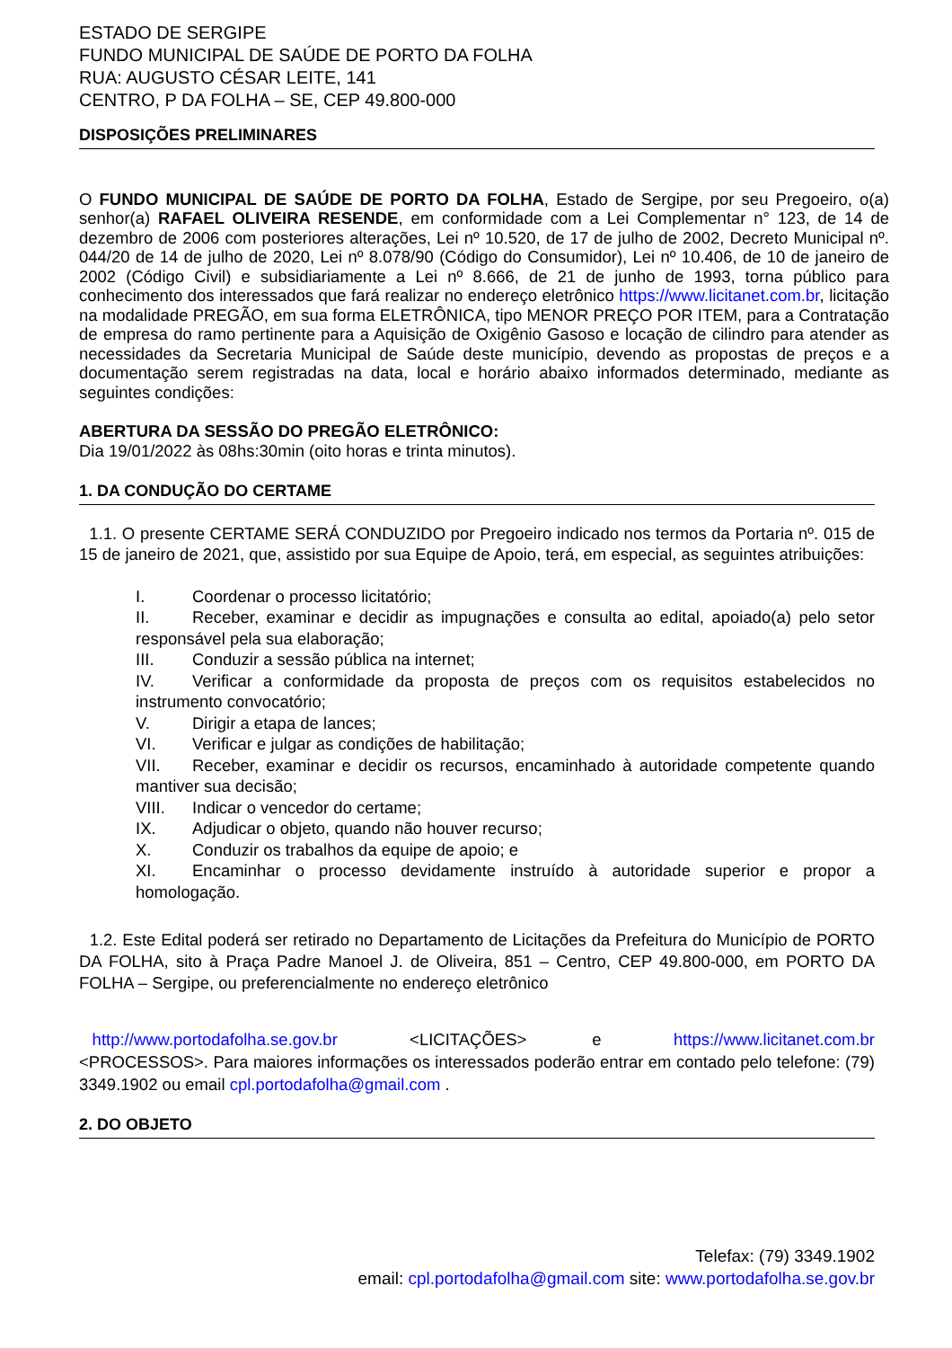ESTADO DE SERGIPE
FUNDO MUNICIPAL DE SAÚDE DE PORTO DA FOLHA
RUA: AUGUSTO CÉSAR LEITE, 141
CENTRO, P DA FOLHA – SE, CEP 49.800-000
DISPOSIÇÕES PRELIMINARES
O FUNDO MUNICIPAL DE SAÚDE DE PORTO DA FOLHA, Estado de Sergipe, por seu Pregoeiro, o(a) senhor(a) RAFAEL OLIVEIRA RESENDE, em conformidade com a Lei Complementar n° 123, de 14 de dezembro de 2006 com posteriores alterações, Lei nº 10.520, de 17 de julho de 2002, Decreto Municipal nº. 044/20 de 14 de julho de 2020, Lei nº 8.078/90 (Código do Consumidor), Lei nº 10.406, de 10 de janeiro de 2002 (Código Civil) e subsidiariamente a Lei nº 8.666, de 21 de junho de 1993, torna público para conhecimento dos interessados que fará realizar no endereço eletrônico https://www.licitanet.com.br, licitação na modalidade PREGÃO, em sua forma ELETRÔNICA, tipo MENOR PREÇO POR ITEM, para a Contratação de empresa do ramo pertinente para a Aquisição de Oxigênio Gasoso e locação de cilindro para atender as necessidades da Secretaria Municipal de Saúde deste município, devendo as propostas de preços e a documentação serem registradas na data, local e horário abaixo informados determinado, mediante as seguintes condições:
ABERTURA DA SESSÃO DO PREGÃO ELETRÔNICO:
Dia 19/01/2022 às 08hs:30min (oito horas e trinta minutos).
1. DA CONDUÇÃO DO CERTAME
1.1. O presente CERTAME SERÁ CONDUZIDO por Pregoeiro indicado nos termos da Portaria nº. 015 de 15 de janeiro de 2021, que, assistido por sua Equipe de Apoio, terá, em especial, as seguintes atribuições:
I. Coordenar o processo licitatório;
II. Receber, examinar e decidir as impugnações e consulta ao edital, apoiado(a) pelo setor responsável pela sua elaboração;
III. Conduzir a sessão pública na internet;
IV. Verificar a conformidade da proposta de preços com os requisitos estabelecidos no instrumento convocatório;
V. Dirigir a etapa de lances;
VI. Verificar e julgar as condições de habilitação;
VII. Receber, examinar e decidir os recursos, encaminhado à autoridade competente quando mantiver sua decisão;
VIII. Indicar o vencedor do certame;
IX. Adjudicar o objeto, quando não houver recurso;
X. Conduzir os trabalhos da equipe de apoio; e
XI. Encaminhar o processo devidamente instruído à autoridade superior e propor a homologação.
1.2. Este Edital poderá ser retirado no Departamento de Licitações da Prefeitura do Município de PORTO DA FOLHA, sito à Praça Padre Manoel J. de Oliveira, 851 – Centro, CEP 49.800-000, em PORTO DA FOLHA – Sergipe, ou preferencialmente no endereço eletrônico
http://www.portodafolha.se.gov.br <LICITAÇÕES> e https://www.licitanet.com.br <PROCESSOS>. Para maiores informações os interessados poderão entrar em contado pelo telefone: (79) 3349.1902 ou email cpl.portodafolha@gmail.com .
2. DO OBJETO
Telefax: (79) 3349.1902
email: cpl.portodafolha@gmail.com site: www.portodafolha.se.gov.br